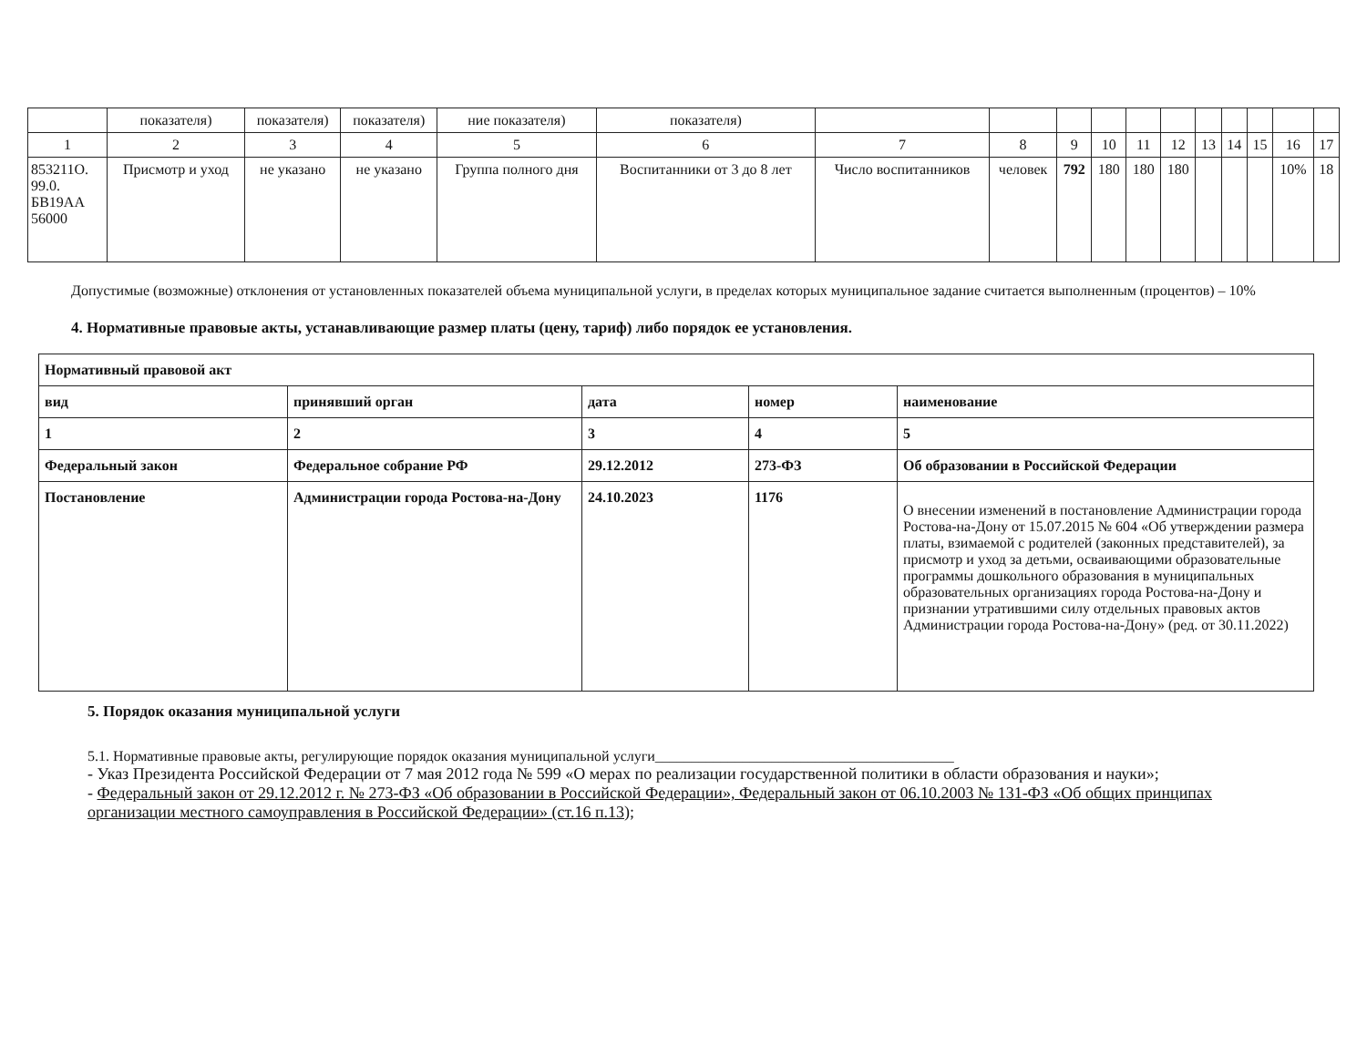| | показателя) | показателя) | показателя) | ние показателя) | показателя) | | | | | | | | | | | |
| 1 | 2 | 3 | 4 | 5 | 6 | 7 | 8 | 9 | 10 | 11 | 12 | 13 | 14 | 15 | 16 | 17 |
| 853211О. 99.0. БВ19АА 56000 | Присмотр и уход | не указано | не указано | Группа полного дня | Воспитанники от 3 до 8 лет | Число воспитанников | человек | 792 | 180 | 180 | 180 | | | | 10% | 18 |
Допустимые (возможные) отклонения от установленных показателей объема муниципальной услуги, в пределах которых муниципальное задание считается выполненным (процентов) – 10%
4. Нормативные правовые акты, устанавливающие размер платы (цену, тариф) либо порядок ее установления.
| Нормативный правовой акт | | | | |
| вид | принявший орган | дата | номер | наименование |
| 1 | 2 | 3 | 4 | 5 |
| Федеральный закон | Федеральное собрание РФ | 29.12.2012 | 273-ФЗ | Об образовании в Российской Федерации |
| Постановление | Администрации города Ростова-на-Дону | 24.10.2023 | 1176 | О внесении изменений в постановление Администрации города Ростова-на-Дону от 15.07.2015 № 604 «Об утверждении размера платы, взимаемой с родителей (законных представителей), за присмотр и уход за детьми, осваивающими образовательные программы дошкольного образования в муниципальных образовательных организациях города Ростова-на-Дону и признании утратившими силу отдельных правовых актов Администрации города Ростова-на-Дону» (ред. от 30.11.2022) |
5. Порядок оказания муниципальной услуги
5.1. Нормативные правовые акты, регулирующие порядок оказания муниципальной услуги_________________________________________
- Указ Президента Российской Федерации от 7 мая 2012 года № 599 «О мерах по реализации государственной политики в области образования и науки»;
- Федеральный закон от 29.12.2012 г. № 273-ФЗ «Об образовании в Российской Федерации», Федеральный закон от 06.10.2003 № 131-ФЗ «Об общих принципах организации местного самоуправления в Российской Федерации» (ст.16 п.13);